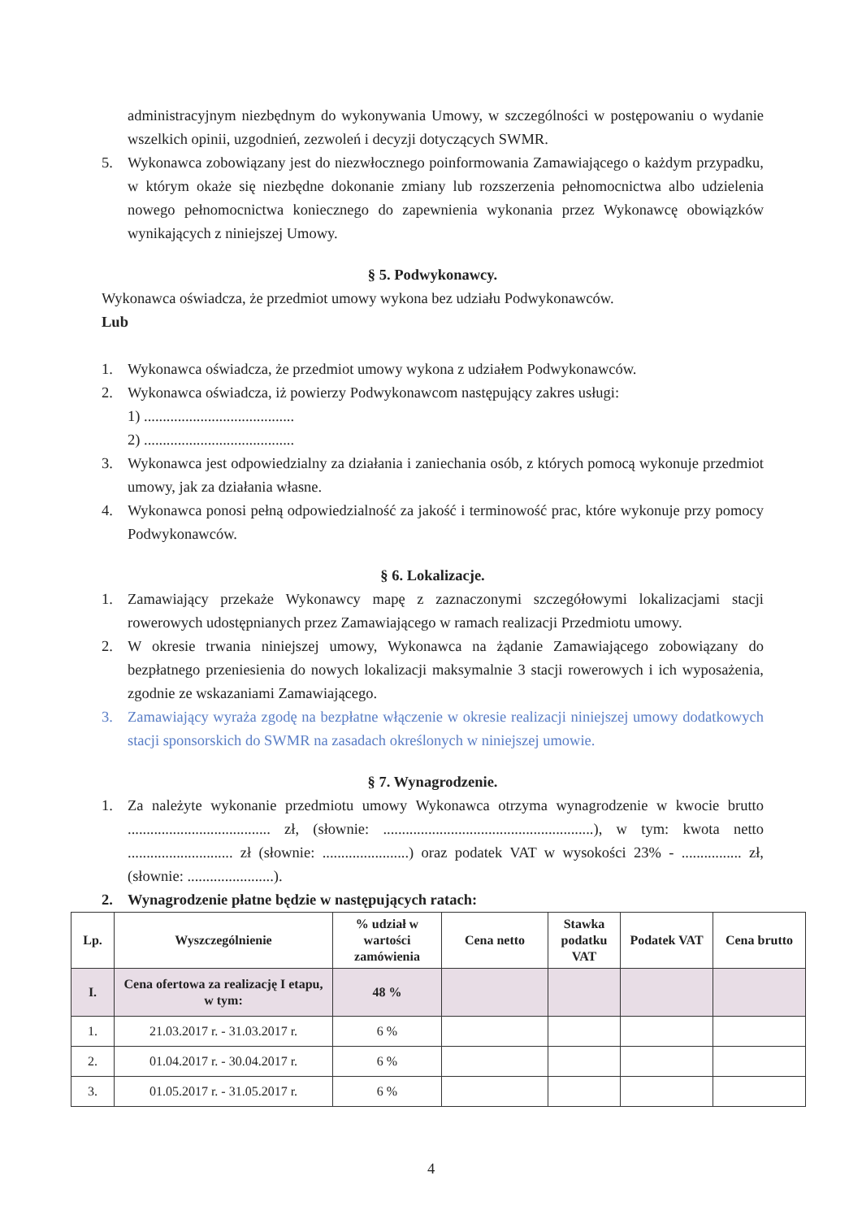administracyjnym niezbędnym do wykonywania Umowy, w szczególności w postępowaniu o wydanie wszelkich opinii, uzgodnień, zezwoleń i decyzji dotyczących SWMR.
5. Wykonawca zobowiązany jest do niezwłocznego poinformowania Zamawiającego o każdym przypadku, w którym okaże się niezbędne dokonanie zmiany lub rozszerzenia pełnomocnictwa albo udzielenia nowego pełnomocnictwa koniecznego do zapewnienia wykonania przez Wykonawcę obowiązków wynikających z niniejszej Umowy.
§ 5. Podwykonawcy.
Wykonawca oświadcza, że przedmiot umowy wykona bez udziału Podwykonawców.
Lub
1. Wykonawca oświadcza, że przedmiot umowy wykona z udziałem Podwykonawców.
2. Wykonawca oświadcza, iż powierzy Podwykonawcom następujący zakres usługi:
1) ........................................
2) ........................................
3. Wykonawca jest odpowiedzialny za działania i zaniechania osób, z których pomocą wykonuje przedmiot umowy, jak za działania własne.
4. Wykonawca ponosi pełną odpowiedzialność za jakość i terminowość prac, które wykonuje przy pomocy Podwykonawców.
§ 6. Lokalizacje.
1. Zamawiający przekaże Wykonawcy mapę z zaznaczonymi szczegółowymi lokalizacjami stacji rowerowych udostępnianych przez Zamawiającego w ramach realizacji Przedmiotu umowy.
2. W okresie trwania niniejszej umowy, Wykonawca na żądanie Zamawiającego zobowiązany do bezpłatnego przeniesienia do nowych lokalizacji maksymalnie 3 stacji rowerowych i ich wyposażenia, zgodnie ze wskazaniami Zamawiającego.
3. Zamawiający wyraża zgodę na bezpłatne włączenie w okresie realizacji niniejszej umowy dodatkowych stacji sponsorskich do SWMR na zasadach określonych w niniejszej umowie.
§ 7. Wynagrodzenie.
1. Za należyte wykonanie przedmiotu umowy Wykonawca otrzyma wynagrodzenie w kwocie brutto ...................................... zł, (słownie: ........................................................), w tym: kwota netto ............................ zł (słownie: .......................) oraz podatek VAT w wysokości 23% - ................ zł, (słownie: .......................).
2. Wynagrodzenie płatne będzie w następujących ratach:
| Lp. | Wyszczególnienie | % udział w wartości zamówienia | Cena netto | Stawka podatku VAT | Podatek VAT | Cena brutto |
| --- | --- | --- | --- | --- | --- | --- |
| I. | Cena ofertowa za realizację I etapu, w tym: | 48 % | | | | |
| 1. | 21.03.2017 r. - 31.03.2017 r. | 6 % | | | | |
| 2. | 01.04.2017 r. - 30.04.2017 r. | 6 % | | | | |
| 3. | 01.05.2017 r. - 31.05.2017 r. | 6 % | | | | |
4